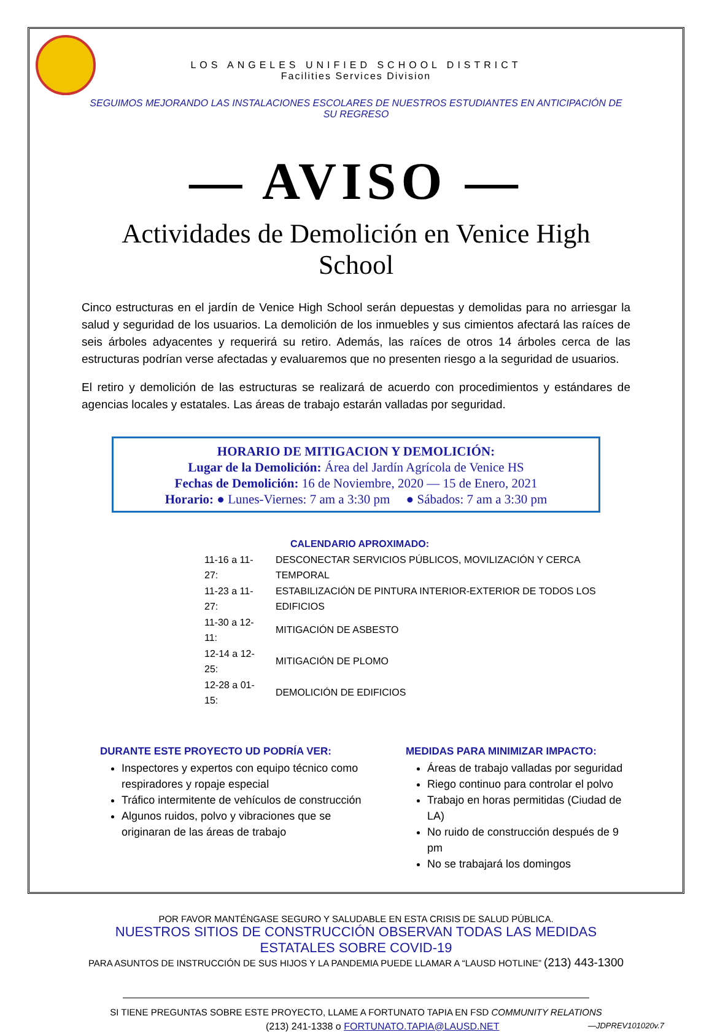LOS ANGELES UNIFIED SCHOOL DISTRICT
Facilities Services Division
SEGUIMOS MEJORANDO LAS INSTALACIONES ESCOLARES DE NUESTROS ESTUDIANTES EN ANTICIPACIÓN DE SU REGRESO
— AVISO —
Actividades de Demolición en Venice High School
Cinco estructuras en el jardín de Venice High School serán depuestas y demolidas para no arriesgar la salud y seguridad de los usuarios. La demolición de los inmuebles y sus cimientos afectará las raíces de seis árboles adyacentes y requerirá su retiro. Además, las raíces de otros 14 árboles cerca de las estructuras podrían verse afectadas y evaluaremos que no presenten riesgo a la seguridad de usuarios.
El retiro y demolición de las estructuras se realizará de acuerdo con procedimientos y estándares de agencias locales y estatales. Las áreas de trabajo estarán valladas por seguridad.
HORARIO DE MITIGACION Y DEMOLICIÓN:
Lugar de la Demolición: Área del Jardín Agrícola de Venice HS
Fechas de Demolición: 16 de Noviembre, 2020 — 15 de Enero, 2021
Horario: ● Lunes-Viernes: 7 am a 3:30 pm ● Sábados: 7 am a 3:30 pm
CALENDARIO APROXIMADO:
| 11-16 a 11-27: | DESCONECTAR SERVICIOS PÚBLICOS, MOVILIZACIÓN Y CERCA TEMPORAL |
| 11-23 a 11-27: | ESTABILIZACIÓN DE PINTURA INTERIOR-EXTERIOR DE TODOS LOS EDIFICIOS |
| 11-30 a 12-11: | MITIGACIÓN DE ASBESTO |
| 12-14 a 12-25: | MITIGACIÓN DE PLOMO |
| 12-28 a 01-15: | DEMOLICIÓN DE EDIFICIOS |
DURANTE ESTE PROYECTO UD PODRÍA VER:
Inspectores y expertos con equipo técnico como respiradores y ropaje especial
Tráfico intermitente de vehículos de construcción
Algunos ruidos, polvo y vibraciones que se originaran de las áreas de trabajo
MEDIDAS PARA MINIMIZAR IMPACTO:
Áreas de trabajo valladas por seguridad
Riego continuo para controlar el polvo
Trabajo en horas permitidas (Ciudad de LA)
No ruido de construcción después de 9 pm
No se trabajará los domingos
POR FAVOR MANTÉNGASE SEGURO Y SALUDABLE EN ESTA CRISIS DE SALUD PÚBLICA.
NUESTROS SITIOS DE CONSTRUCCIÓN OBSERVAN TODAS LAS MEDIDAS ESTATALES SOBRE COVID-19
PARA ASUNTOS DE INSTRUCCIÓN DE SUS HIJOS Y LA PANDEMIA PUEDE LLAMAR A “LAUSD HOTLINE” (213) 443-1300
SI TIENE PREGUNTAS SOBRE ESTE PROYECTO, LLAME A FORTUNATO TAPIA EN FSD COMMUNITY RELATIONS
(213) 241-1338 o FORTUNATO.TAPIA@LAUSD.NET —JDPREV101020v.7